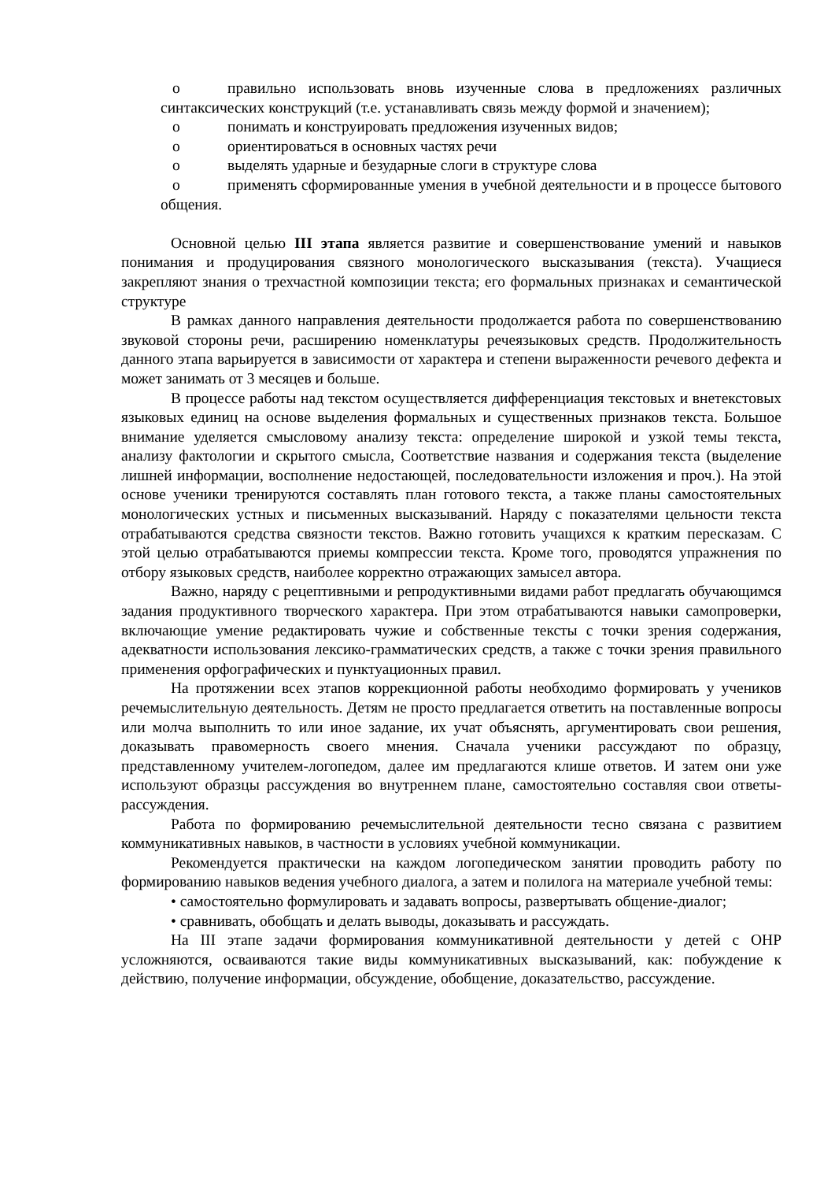o правильно использовать вновь изученные слова в предложениях различных синтаксических конструкций (т.е. устанавливать связь между формой и значением);
o понимать и конструировать предложения изученных видов;
o ориентироваться в основных частях речи
o выделять ударные и безударные слоги в структуре слова
o применять сформированные умения в учебной деятельности и в процессе бытового общения.
Основной целью III этапа является развитие и совершенствование умений и навыков понимания и продуцирования связного монологического высказывания (текста). Учащиеся закрепляют знания о трехчастной композиции текста; его формальных признаках и семантической структуре
В рамках данного направления деятельности продолжается работа по совершенствованию звуковой стороны речи, расширению номенклатуры речеязыковых средств. Продолжительность данного этапа варьируется в зависимости от характера и степени выраженности речевого дефекта и может занимать от 3 месяцев и больше.
В процессе работы над текстом осуществляется дифференциация текстовых и внетекстовых языковых единиц на основе выделения формальных и существенных признаков текста. Большое внимание уделяется смысловому анализу текста: определение широкой и узкой темы текста, анализу фактологии и скрытого смысла, Соответствие названия и содержания текста (выделение лишней информации, восполнение недостающей, последовательности изложения и проч.). На этой основе ученики тренируются составлять план готового текста, а также планы самостоятельных монологических устных и письменных высказываний. Наряду с показателями цельности текста отрабатываются средства связности текстов. Важно готовить учащихся к кратким пересказам. С этой целью отрабатываются приемы компрессии текста. Кроме того, проводятся упражнения по отбору языковых средств, наиболее корректно отражающих замысел автора.
Важно, наряду с рецептивными и репродуктивными видами работ предлагать обучающимся задания продуктивного творческого характера. При этом отрабатываются навыки самопроверки, включающие умение редактировать чужие и собственные тексты с точки зрения содержания, адекватности использования лексико-грамматических средств, а также с точки зрения правильного применения орфографических и пунктуационных правил.
На протяжении всех этапов коррекционной работы необходимо формировать у учеников речемыслительную деятельность. Детям не просто предлагается ответить на поставленные вопросы или молча выполнить то или иное задание, их учат объяснять, аргументировать свои решения, доказывать правомерность своего мнения. Сначала ученики рассуждают по образцу, представленному учителем-логопедом, далее им предлагаются клише ответов. И затем они уже используют образцы рассуждения во внутреннем плане, самостоятельно составляя свои ответы-рассуждения.
Работа по формированию речемыслительной деятельности тесно связана с развитием коммуникативных навыков, в частности в условиях учебной коммуникации.
Рекомендуется практически на каждом логопедическом занятии проводить работу по формированию навыков ведения учебного диалога, а затем и полилога на материале учебной темы:
• самостоятельно формулировать и задавать вопросы, развертывать общение-диалог;
• сравнивать, обобщать и делать выводы, доказывать и рассуждать.
На III этапе задачи формирования коммуникативной деятельности у детей с ОНР усложняются, осваиваются такие виды коммуникативных высказываний, как: побуждение к действию, получение информации, обсуждение, обобщение, доказательство, рассуждение.